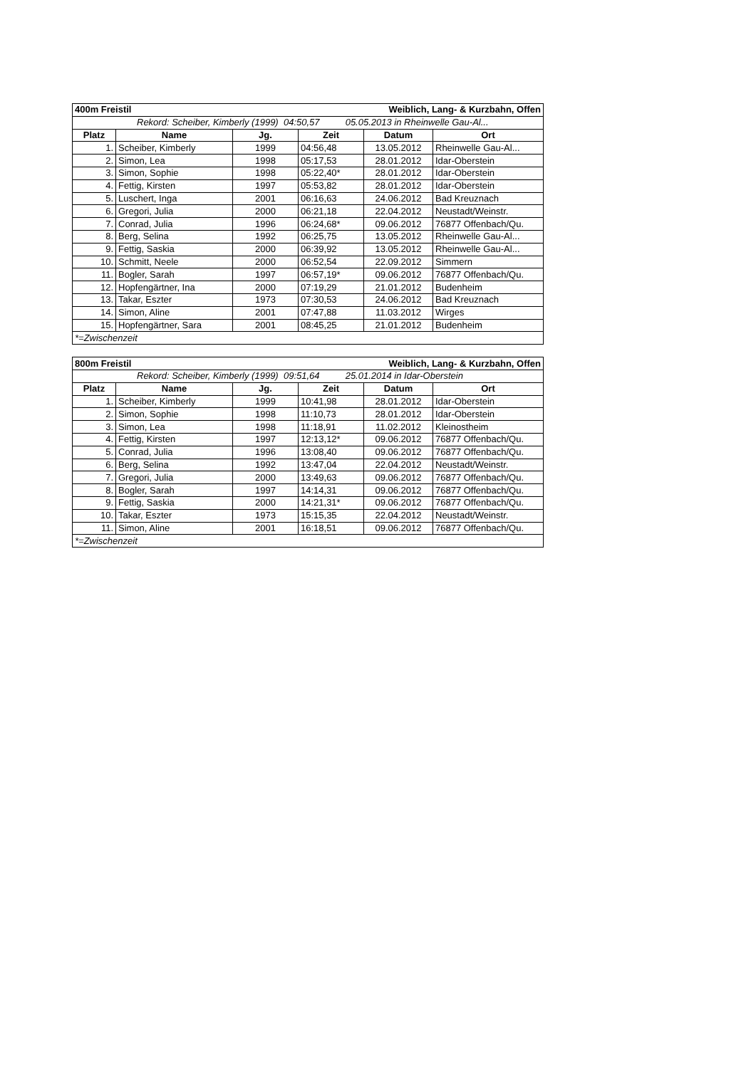| 400m Freistil | | | Weiblich, Lang- & Kurzbahn, Offen | | |
| --- | --- | --- | --- | --- | --- |
| Rekord: Scheiber, Kimberly (1999) 04:50,57 05.05.2013 in Rheinwelle Gau-Al... | | | | | |
| Platz | Name | Jg. | Zeit | Datum | Ort |
| 1. | Scheiber, Kimberly | 1999 | 04:56,48 | 13.05.2012 | Rheinwelle Gau-Al... |
| 2. | Simon, Lea | 1998 | 05:17,53 | 28.01.2012 | Idar-Oberstein |
| 3. | Simon, Sophie | 1998 | 05:22,40* | 28.01.2012 | Idar-Oberstein |
| 4. | Fettig, Kirsten | 1997 | 05:53,82 | 28.01.2012 | Idar-Oberstein |
| 5. | Luschert, Inga | 2001 | 06:16,63 | 24.06.2012 | Bad Kreuznach |
| 6. | Gregori, Julia | 2000 | 06:21,18 | 22.04.2012 | Neustadt/Weinstr. |
| 7. | Conrad, Julia | 1996 | 06:24,68* | 09.06.2012 | 76877 Offenbach/Qu. |
| 8. | Berg, Selina | 1992 | 06:25,75 | 13.05.2012 | Rheinwelle Gau-Al... |
| 9. | Fettig, Saskia | 2000 | 06:39,92 | 13.05.2012 | Rheinwelle Gau-Al... |
| 10. | Schmitt, Neele | 2000 | 06:52,54 | 22.09.2012 | Simmern |
| 11. | Bogler, Sarah | 1997 | 06:57,19* | 09.06.2012 | 76877 Offenbach/Qu. |
| 12. | Hopfengärtner, Ina | 2000 | 07:19,29 | 21.01.2012 | Budenheim |
| 13. | Takar, Eszter | 1973 | 07:30,53 | 24.06.2012 | Bad Kreuznach |
| 14. | Simon, Aline | 2001 | 07:47,88 | 11.03.2012 | Wirges |
| 15. | Hopfengärtner, Sara | 2001 | 08:45,25 | 21.01.2012 | Budenheim |
| *=Zwischenzeit | | | | | |
| 800m Freistil | | | Weiblich, Lang- & Kurzbahn, Offen | | |
| --- | --- | --- | --- | --- | --- |
| Rekord: Scheiber, Kimberly (1999) 09:51,64 25.01.2014 in Idar-Oberstein | | | | | |
| Platz | Name | Jg. | Zeit | Datum | Ort |
| 1. | Scheiber, Kimberly | 1999 | 10:41,98 | 28.01.2012 | Idar-Oberstein |
| 2. | Simon, Sophie | 1998 | 11:10,73 | 28.01.2012 | Idar-Oberstein |
| 3. | Simon, Lea | 1998 | 11:18,91 | 11.02.2012 | Kleinostheim |
| 4. | Fettig, Kirsten | 1997 | 12:13,12* | 09.06.2012 | 76877 Offenbach/Qu. |
| 5. | Conrad, Julia | 1996 | 13:08,40 | 09.06.2012 | 76877 Offenbach/Qu. |
| 6. | Berg, Selina | 1992 | 13:47,04 | 22.04.2012 | Neustadt/Weinstr. |
| 7. | Gregori, Julia | 2000 | 13:49,63 | 09.06.2012 | 76877 Offenbach/Qu. |
| 8. | Bogler, Sarah | 1997 | 14:14,31 | 09.06.2012 | 76877 Offenbach/Qu. |
| 9. | Fettig, Saskia | 2000 | 14:21,31* | 09.06.2012 | 76877 Offenbach/Qu. |
| 10. | Takar, Eszter | 1973 | 15:15,35 | 22.04.2012 | Neustadt/Weinstr. |
| 11. | Simon, Aline | 2001 | 16:18,51 | 09.06.2012 | 76877 Offenbach/Qu. |
| *=Zwischenzeit | | | | | |